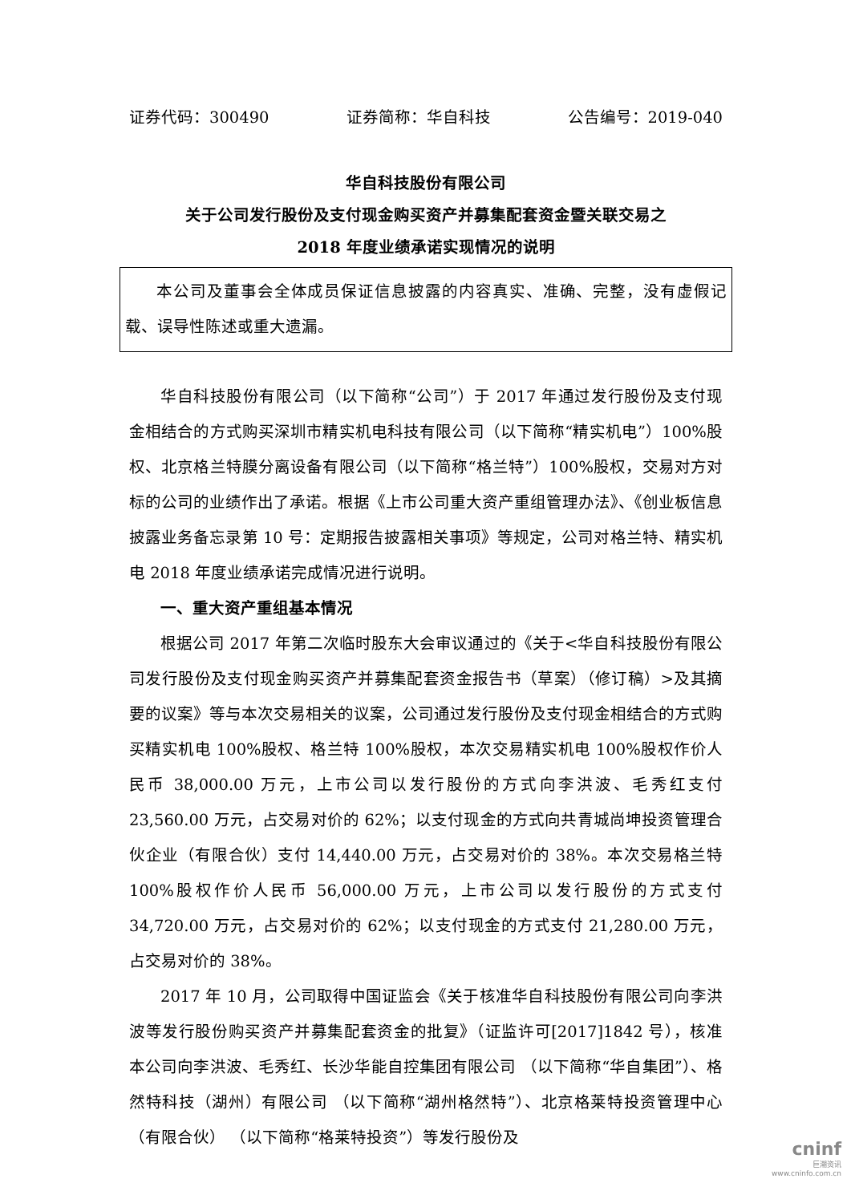证券代码：300490 证券简称：华自科技 公告编号：2019-040
华自科技股份有限公司
关于公司发行股份及支付现金购买资产并募集配套资金暨关联交易之
2018 年度业绩承诺实现情况的说明
本公司及董事会全体成员保证信息披露的内容真实、准确、完整，没有虚假记载、误导性陈述或重大遗漏。
华自科技股份有限公司（以下简称“公司”）于 2017 年通过发行股份及支付现金相结合的方式购买深圳市精实机电科技有限公司（以下简称“精实机电”）100%股权、北京格兰特膜分离设备有限公司（以下简称“格兰特”）100%股权，交易对方对标的公司的业绩作出了承诺。根据《上市公司重大资产重组管理办法》、《创业板信息披露业务备忘录第 10 号：定期报告披露相关事项》等规定，公司对格兰特、精实机电 2018 年度业绩承诺完成情况进行说明。
一、重大资产重组基本情况
根据公司 2017 年第二次临时股东大会审议通过的《关于<华自科技股份有限公司发行股份及支付现金购买资产并募集配套资金报告书（草案）（修订稿）>及其摘要的议案》等与本次交易相关的议案，公司通过发行股份及支付现金相结合的方式购买精实机电 100%股权、格兰特 100%股权，本次交易精实机电 100%股权作价人民币 38,000.00 万元，上市公司以发行股份的方式向李洪波、毛秀红支付 23,560.00 万元，占交易对价的 62%；以支付现金的方式向共青城尚坤投资管理合伙企业（有限合伙）支付 14,440.00 万元，占交易对价的 38%。本次交易格兰特 100%股权作价人民币 56,000.00 万元，上市公司以发行股份的方式支付 34,720.00 万元，占交易对价的 62%；以支付现金的方式支付 21,280.00 万元，占交易对价的 38%。
2017 年 10 月，公司取得中国证监会《关于核准华自科技股份有限公司向李洪波等发行股份购买资产并募集配套资金的批复》（证监许可[2017]1842 号），核准本公司向李洪波、毛秀红、长沙华能自控集团有限公司 （以下简称“华自集团”）、格然特科技（湖州）有限公司 （以下简称“湖州格然特”）、北京格莱特投资管理中心（有限合伙） （以下简称“格莱特投资”）等发行股份及
cninf
巨潮资讯
www.cninfo.com.cn